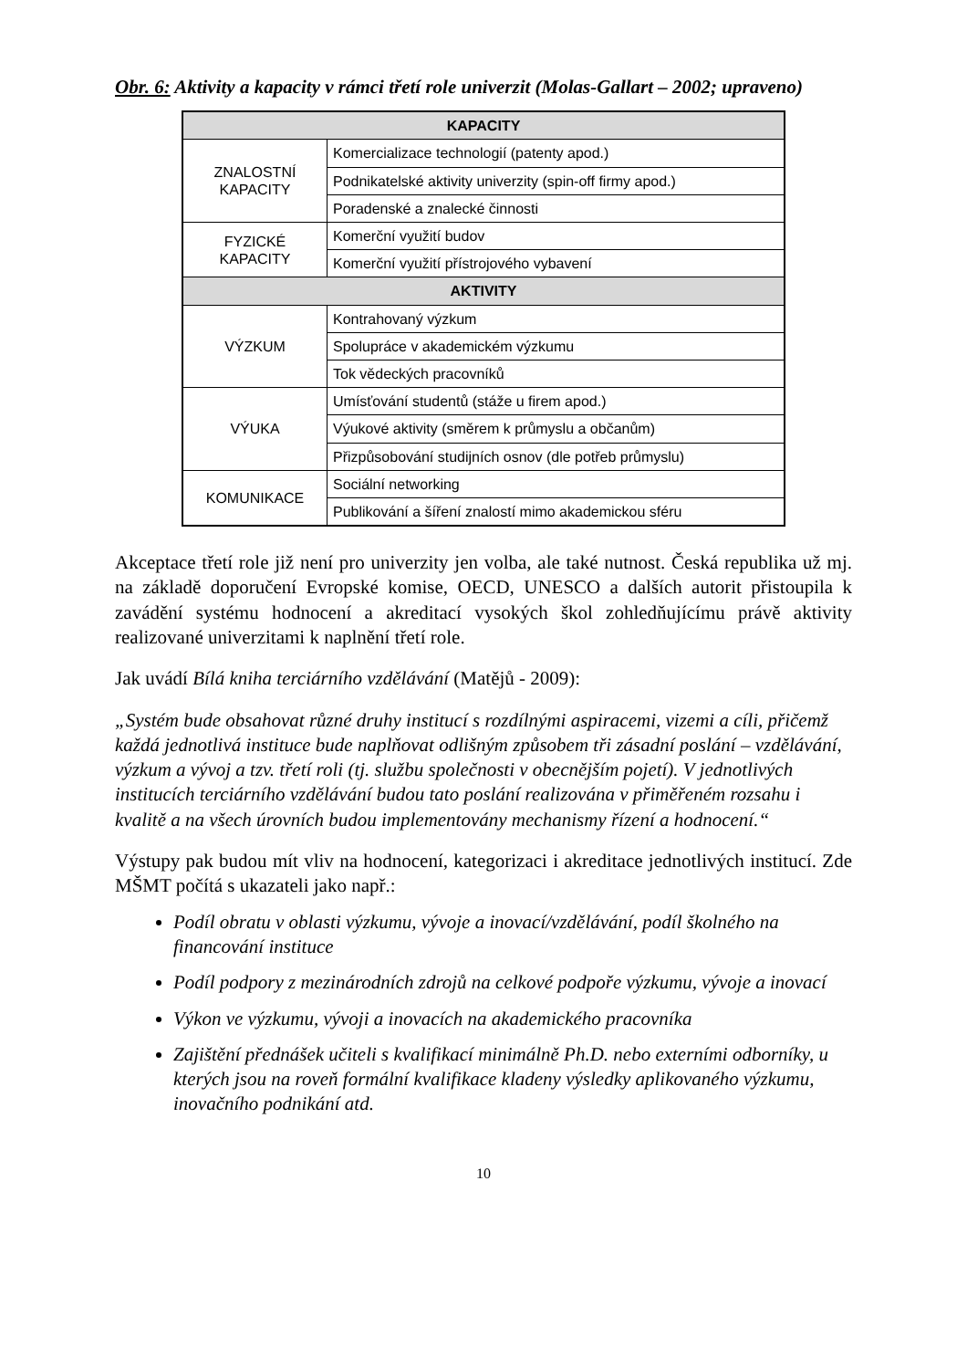Obr. 6: Aktivity a kapacity v rámci třetí role univerzit (Molas-Gallart – 2002; upraveno)
| KAPACITY | |
| --- | --- |
| ZNALOSTNÍ KAPACITY | Komercializace technologií (patenty apod.) |
| | Podnikatelské aktivity univerzity (spin-off firmy apod.) |
| | Poradenské a znalecké činnosti |
| FYZICKÉ KAPACITY | Komerční využití budov |
| | Komerční využití přístrojového vybavení |
| AKTIVITY | |
| VÝZKUM | Kontrahovaný výzkum |
| | Spolupráce v akademickém výzkumu |
| | Tok vědeckých pracovníků |
| VÝUKA | Umísťování studentů (stáže u firem apod.) |
| | Výukové aktivity (směrem k průmyslu a občanům) |
| | Přizpůsobování studijních osnov (dle potřeb průmyslu) |
| KOMUNIKACE | Sociální networking |
| | Publikování a šíření znalostí mimo akademickou sféru |
Akceptace třetí role již není pro univerzity jen volba, ale také nutnost. Česká republika už mj. na základě doporučení Evropské komise, OECD, UNESCO a dalších autorit přistoupila k zavádění systému hodnocení a akreditací vysokých škol zohledňujícímu právě aktivity realizované univerzitami k naplnění třetí role.
Jak uvádí Bílá kniha terciárního vzdělávání (Matějů - 2009):
„Systém bude obsahovat různé druhy institucí s rozdílnými aspiracemi, vizemi a cíli, přičemž každá jednotlivá instituce bude naplňovat odlišným způsobem tři zásadní poslání – vzdělávání, výzkum a vývoj a tzv. třetí roli (tj. službu společnosti v obecnějším pojetí). V jednotlivých institucích terciárního vzdělávání budou tato poslání realizována v přiměřeném rozsahu i kvalitě a na všech úrovních budou implementovány mechanismy řízení a hodnocení.“
Výstupy pak budou mít vliv na hodnocení, kategorizaci i akreditace jednotlivých institucí. Zde MŠMT počítá s ukazateli jako např.:
Podíl obratu v oblasti výzkumu, vývoje a inovací/vzdělávání, podíl školného na financování instituce
Podíl podpory z mezinárodních zdrojů na celkové podpoře výzkumu, vývoje a inovací
Výkon ve výzkumu, vývoji a inovacích na akademického pracovníka
Zajištění přednášek učiteli s kvalifikací minimálně Ph.D. nebo externími odborníky, u kterých jsou na roveň formální kvalifikace kladeny výsledky aplikovaného výzkumu, inovačního podnikání atd.
10